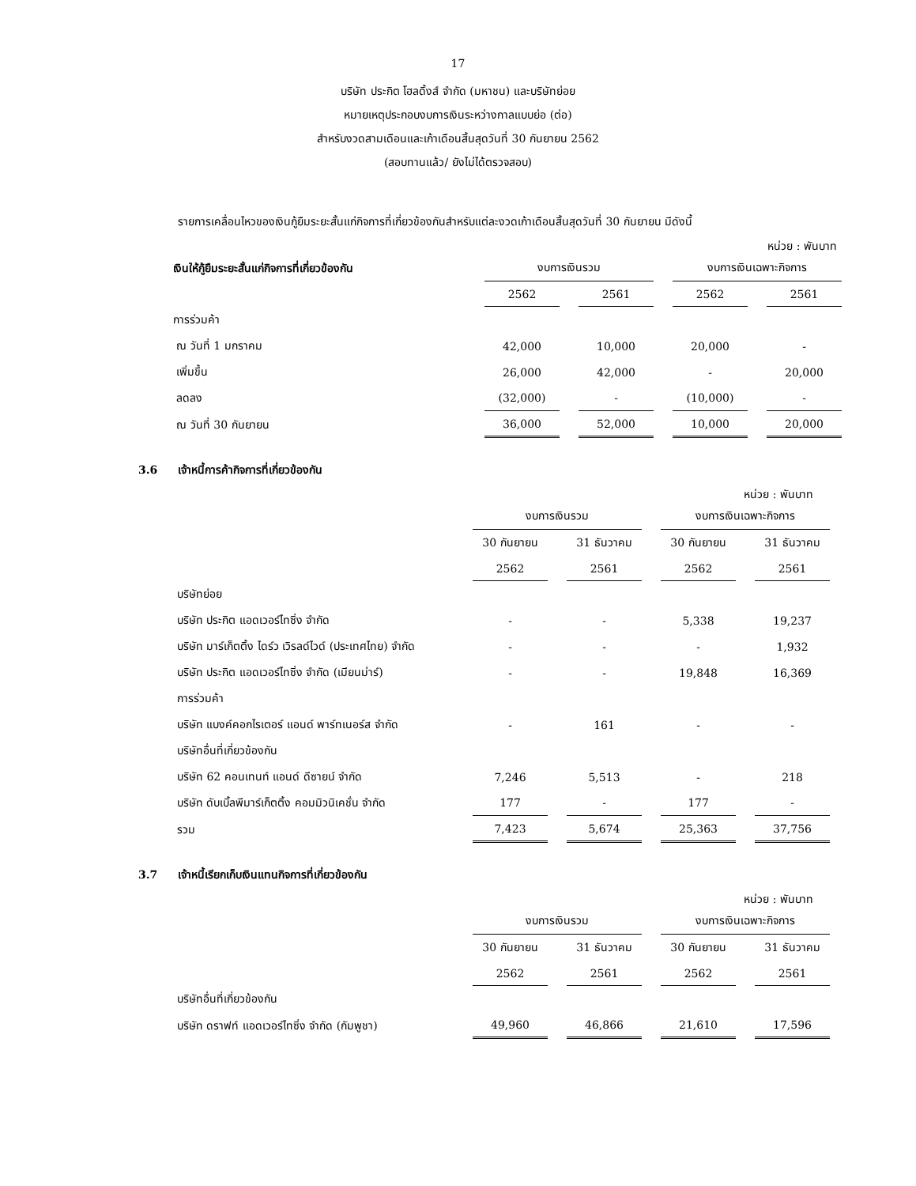17
บริษัท ประกิต โฮลดิ้งส์ จำกัด (มหาชน) และบริษัทย่อย
หมายเหตุประกอบงบการเงินระหว่างกาลแบบย่อ (ต่อ)
สำหรับงวดสามเดือนและเก้าเดือนสิ้นสุดวันที่ 30 กันยายน 2562
(สอบทานแล้ว/ ยังไม่ได้ตรวจสอบ)
รายการเคลื่อนไหวของเงินกู้ยืมระยะสั้นแก่กิจการที่เกี่ยวข้องกันสำหรับแต่ละงวดเก้าเดือนสิ้นสุดวันที่ 30 กันยายน มีดังนี้
หน่วย : พันบาท
| เงินให้กู้ยืมระยะสั้นแก่กิจการที่เกี่ยวข้องกัน | งบการเงินรวม | | งบการเงินเฉพาะกิจการ | |
| --- | --- | --- | --- | --- |
| | 2562 | 2561 | 2562 | 2561 |
| การร่วมค้า | | | | |
| ณ วันที่ 1 มกราคม | 42,000 | 10,000 | 20,000 | - |
| เพิ่มขึ้น | 26,000 | 42,000 | - | 20,000 |
| ลดลง | (32,000) | - | (10,000) | - |
| ณ วันที่ 30 กันยายน | 36,000 | 52,000 | 10,000 | 20,000 |
3.6 เจ้าหนี้การค้ากิจการที่เกี่ยวข้องกัน
หน่วย : พันบาท
| | งบการเงินรวม | | งบการเงินเฉพาะกิจการ | |
| --- | --- | --- | --- | --- |
| | 30 กันยายน | 31 ธันวาคม | 30 กันยายน | 31 ธันวาคม |
| | 2562 | 2561 | 2562 | 2561 |
| บริษัทย่อย | | | | |
| บริษัท ประกิต แอดเวอร์ไทซิ่ง จำกัด | - | - | 5,338 | 19,237 |
| บริษัท มาร์เก็ตติ้ง ไดร์ว เวิรลด์ไวด์ (ประเทศไทย) จำกัด | - | - | - | 1,932 |
| บริษัท ประกิต แอดเวอร์ไทซิ่ง จำกัด (เมียนม่าร์) | - | - | 19,848 | 16,369 |
| การร่วมค้า | | | | |
| บริษัท แบงค์คอกไรเตอร์ แอนด์ พาร์ทเนอร์ส จำกัด | - | 161 | - | - |
| บริษัทอื่นที่เกี่ยวข้องกัน | | | | |
| บริษัท 62 คอนเทนท์ แอนด์ ดีซายน์ จำกัด | 7,246 | 5,513 | - | 218 |
| บริษัท ดับเบิ้ลพีมาร์เก็ตติ้ง คอมมิวนิเคชั่น จำกัด | 177 | - | 177 | - |
| รวม | 7,423 | 5,674 | 25,363 | 37,756 |
3.7 เจ้าหนี้เรียกเก็บเงินแทนกิจการที่เกี่ยวข้องกัน
หน่วย : พันบาท
| | งบการเงินรวม | | งบการเงินเฉพาะกิจการ | |
| --- | --- | --- | --- | --- |
| | 30 กันยายน | 31 ธันวาคม | 30 กันยายน | 31 ธันวาคม |
| | 2562 | 2561 | 2562 | 2561 |
| บริษัทอื่นที่เกี่ยวข้องกัน | | | | |
| บริษัท ดราฟท์ แอดเวอร์ไทซิ่ง จำกัด (กัมพูชา) | 49,960 | 46,866 | 21,610 | 17,596 |